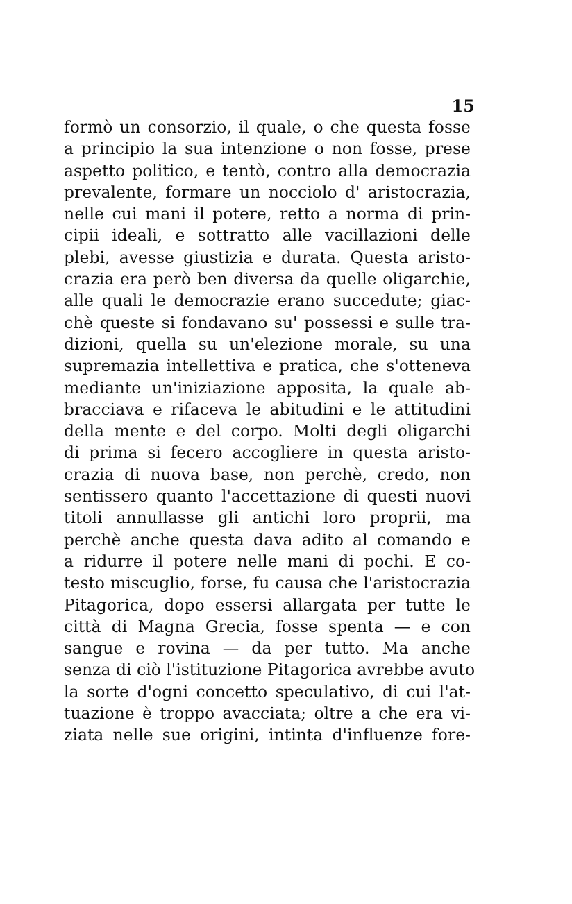15
formò un consorzio, il quale, o che questa fosse
a principio la sua intenzione o non fosse, prese
aspetto politico, e tentò, contro alla democrazia
prevalente, formare un nocciolo d' aristocrazia,
nelle cui mani il potere, retto a norma di prin-
cipii ideali, e sottratto alle vacillazioni delle
plebi, avesse giustizia e durata. Questa aristo-
crazia era però ben diversa da quelle oligarchie,
alle quali le democrazie erano succedute; giac-
chè queste si fondavano su' possessi e sulle tra-
dizioni, quella su un'elezione morale, su una
supremazia intellettiva e pratica, che s'otteneva
mediante un'iniziazione apposita, la quale ab-
bracciava e rifaceva le abitudini e le attitudini
della mente e del corpo. Molti degli oligarchi
di prima si fecero accogliere in questa aristo-
crazia di nuova base, non perchè, credo, non
sentissero quanto l'accettazione di questi nuovi
titoli annullasse gli antichi loro proprii, ma
perchè anche questa dava adito al comando e
a ridurre il potere nelle mani di pochi. E co-
testo miscuglio, forse, fu causa che l'aristocrazia
Pitagorica, dopo essersi allargata per tutte le
città di Magna Grecia, fosse spenta — e con
sangue e rovina — da per tutto. Ma anche
senza di ciò l'istituzione Pitagorica avrebbe avuto
la sorte d'ogni concetto speculativo, di cui l'at-
tuazione è troppo avacciata; oltre a che era vi-
ziata nelle sue origini, intinta d'influenze fore-